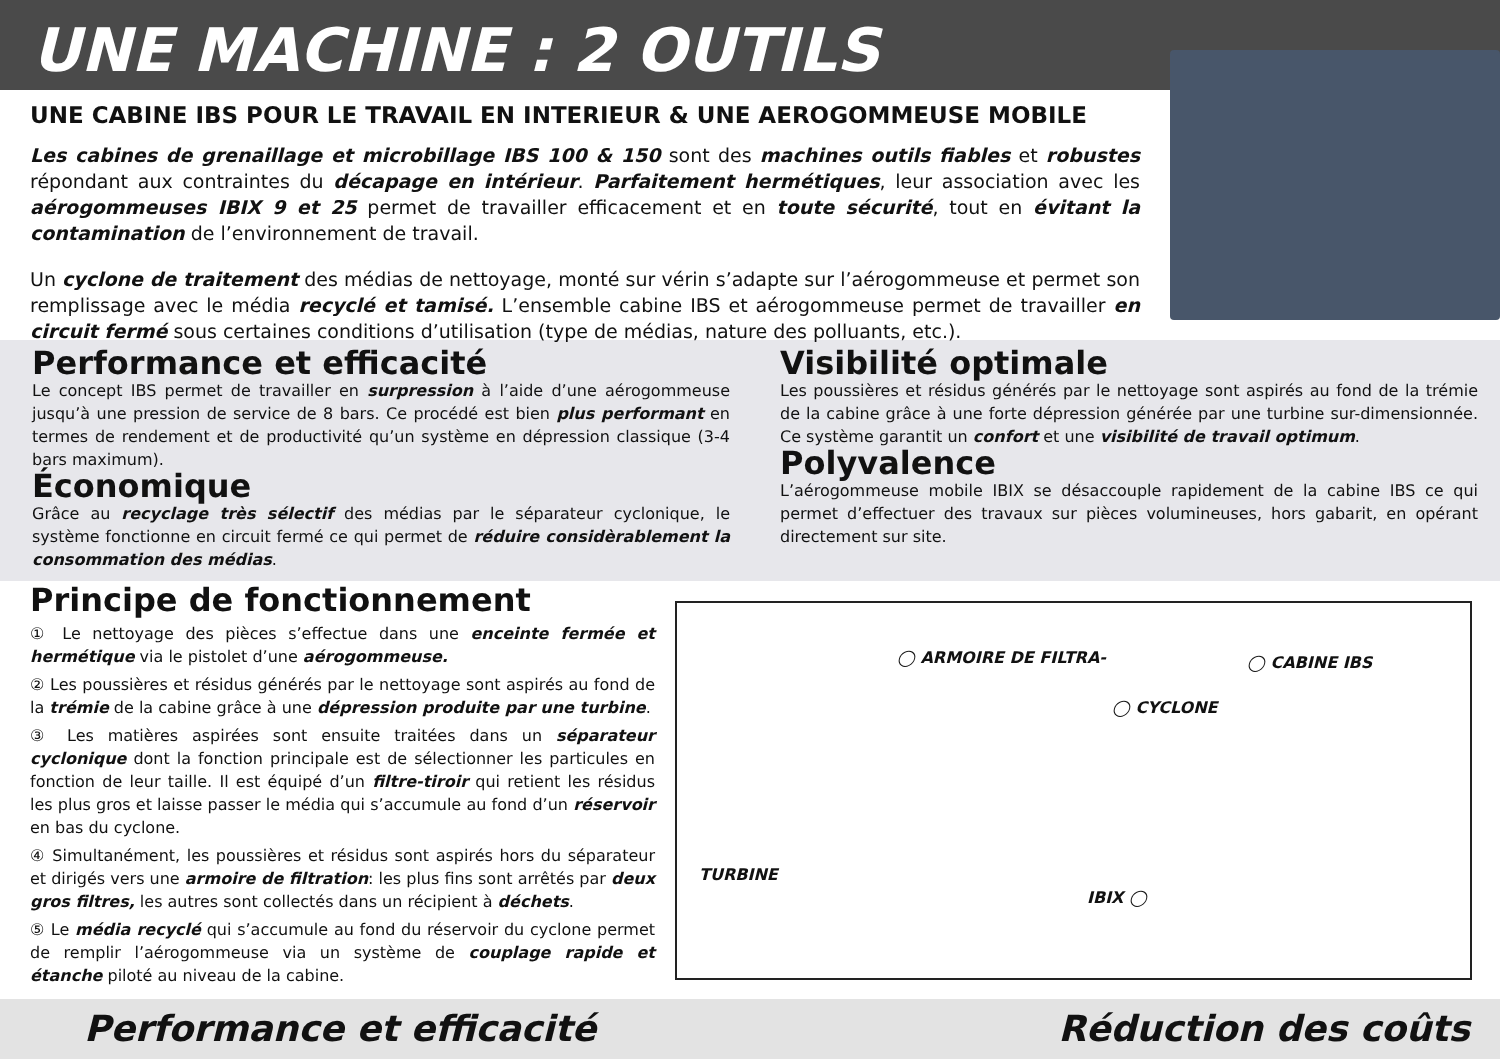UNE MACHINE : 2 OUTILS
UNE CABINE IBS POUR LE TRAVAIL EN INTERIEUR & UNE AEROGOMMEUSE MOBILE
Les cabines de grenaillage et microbillage IBS 100 & 150 sont des machines outils fiables et robustes répondant aux contraintes du décapage en intérieur. Parfaitement hermétiques, leur association avec les aérogommeuses IBIX 9 et 25 permet de travailler efficacement et en toute sécurité, tout en évitant la contamination de l’environnement de travail.
Un cyclone de traitement des médias de nettoyage, monté sur vérin s’adapte sur l’aérogommeuse et permet son remplissage avec le média recyclé et tamisé. L’ensemble cabine IBS et aérogommeuse permet de travailler en circuit fermé sous certaines conditions d’utilisation (type de médias, nature des polluants, etc.).
Performance et efficacité
Le concept IBS permet de travailler en surpression à l’aide d’une aérogommeuse jusqu’à une pression de service de 8 bars. Ce procédé est bien plus performant en termes de rendement et de productivité qu’un système en dépression classique (3-4 bars maximum).
Économique
Grâce au recyclage très sélectif des médias par le séparateur cyclonique, le système fonctionne en circuit fermé ce qui permet de réduire considèrablement la consommation des médias.
Visibilité optimale
Les poussières et résidus générés par le nettoyage sont aspirés au fond de la trémie de la cabine grâce à une forte dépression générée par une turbine sur-dimensionnée. Ce système garantit un confort et une visibilité de travail optimum.
Polyvalence
L’aérogommeuse mobile IBIX se désaccouple rapidement de la cabine IBS ce qui permet d’effectuer des travaux sur pièces volumineuses, hors gabarit, en opérant directement sur site.
Principe de fonctionnement
① Le nettoyage des pièces s’effectue dans une enceinte fermée et hermétique via le pistolet d’une aérogommeuse.
② Les poussières et résidus générés par le nettoyage sont aspirés au fond de la trémie de la cabine grâce à une dépression produite par une turbine.
③ Les matières aspirées sont ensuite traitées dans un séparateur cyclonique dont la fonction principale est de sélectionner les particules en fonction de leur taille. Il est équipé d’un filtre-tiroir qui retient les résidus les plus gros et laisse passer le média qui s’accumule au fond d’un réservoir en bas du cyclone.
④ Simultanément, les poussières et résidus sont aspirés hors du séparateur et dirigés vers une armoire de filtration: les plus fins sont arrêtés par deux gros filtres, les autres sont collectés dans un récipient à déchets.
⑤ Le média recyclé qui s’accumule au fond du réservoir du cyclone permet de remplir l’aérogommeuse via un système de couplage rapide et étanche piloté au niveau de la cabine.
◯ ARMOIRE DE FILTRA- ◯ CABINE IBS
◯ CYCLONE
TURBINE
IBIX ◯
Performance et efficacité Réduction des coûts